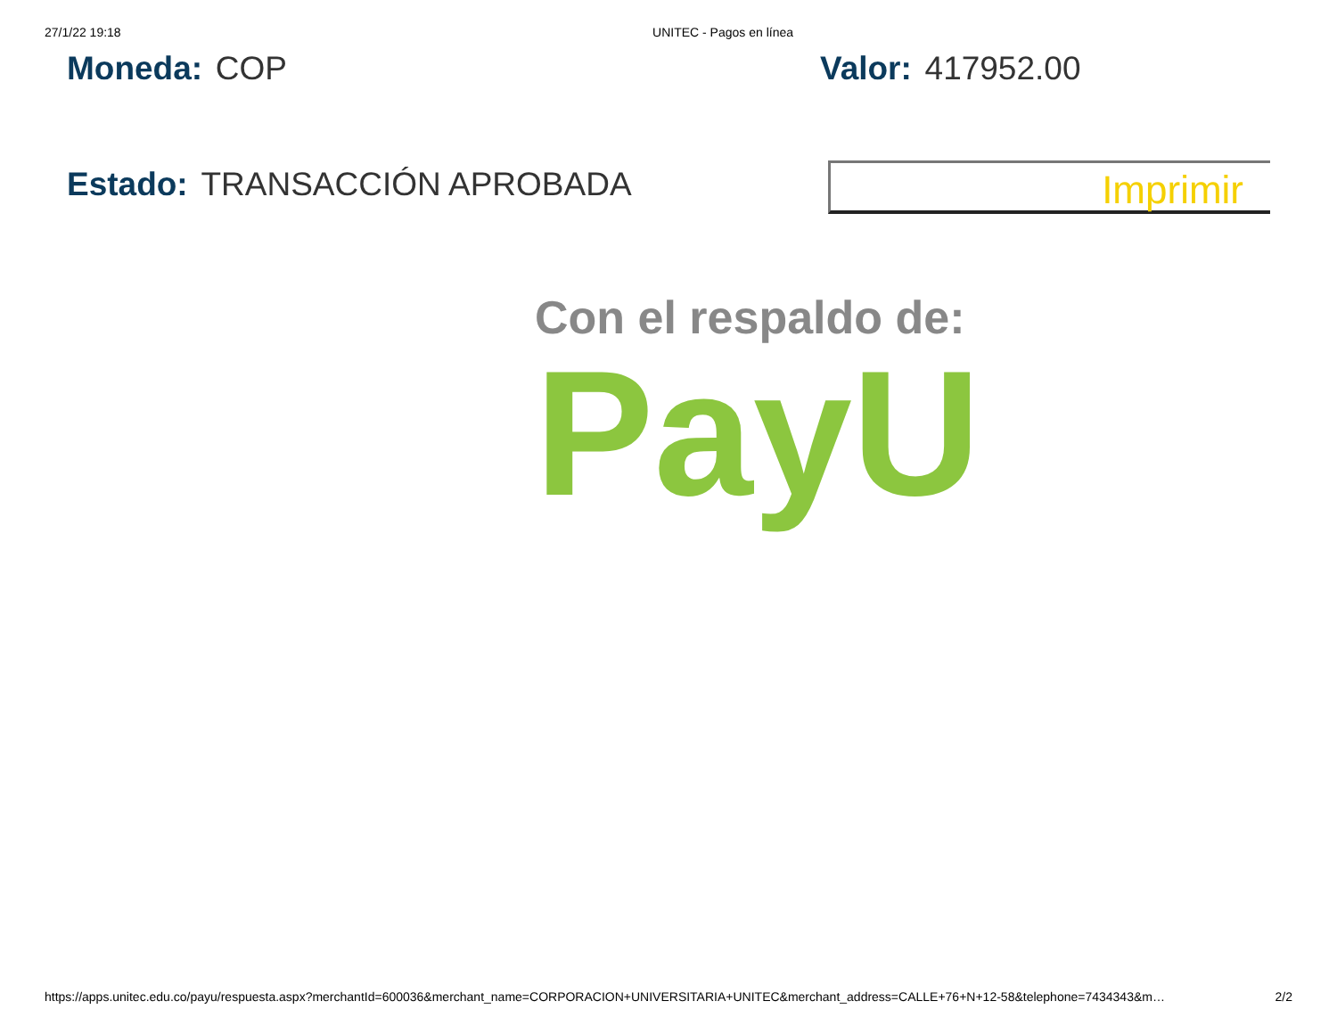27/1/22 19:18 UNITEC - Pagos en línea
Moneda: COP Valor: 417952.00
Estado: TRANSACCIÓN APROBADA
Imprimir
Con el respaldo de:
PayU
https://apps.unitec.edu.co/payu/respuesta.aspx?merchantId=600036&merchant_name=CORPORACION+UNIVERSITARIA+UNITEC&merchant_address=CALLE+76+N+12-58&telephone=7434343&m… 2/2